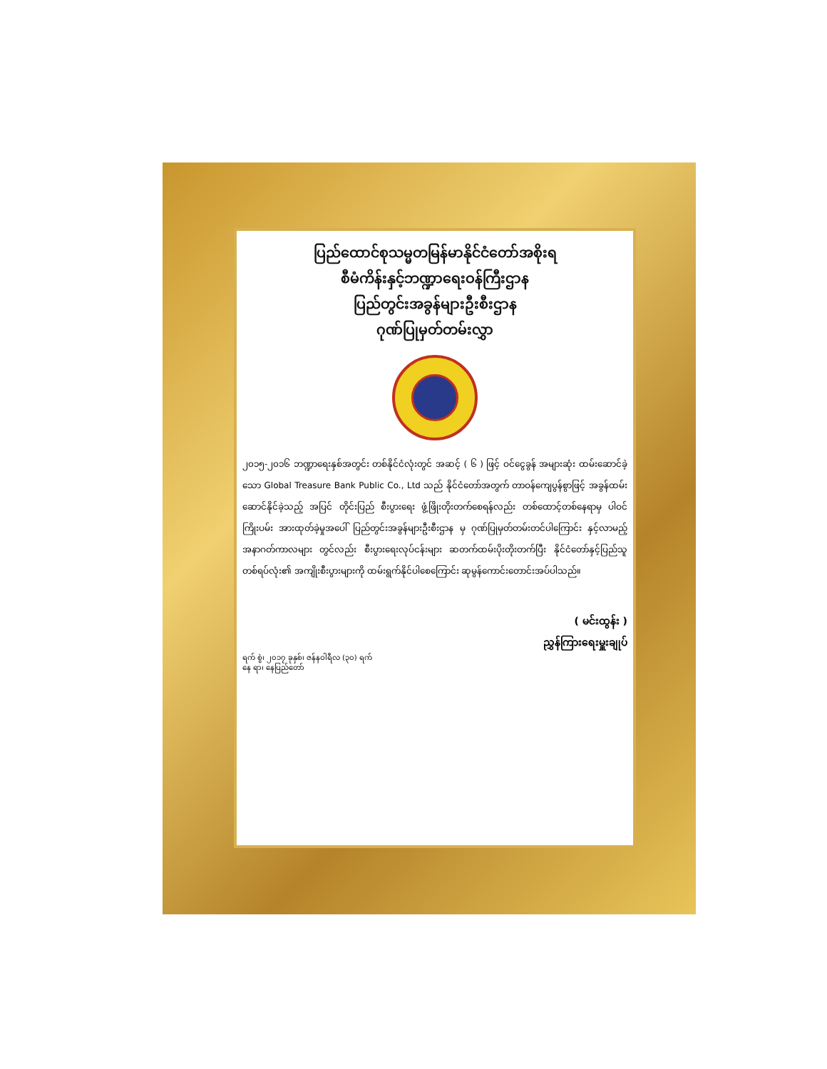ပြည်ထောင်စုသမ္မတမြန်မာနိုင်ငံတော်အစိုးရ
စီမံကိန်းနှင့်ဘဏ္ဍာရေးဝန်ကြီးဌာန
ပြည်တွင်းအခွန်များဦးစီးဌာန
ဂုဏ်ပြုမှတ်တမ်းလွှာ
၂၀၁၅-၂၀၁၆ ဘဏ္ဍာရေးနှစ်အတွင်း တစ်နိုင်ငံလုံးတွင် အဆင့် ( ၆ ) ဖြင့် ဝင်ငွေခွန် အများဆုံး ထမ်းဆောင်ခဲ့သော Global Treasure Bank Public Co., Ltd သည် နိုင်ငံတော်အတွက် တာဝန်ကျေပွန်စွာဖြင့် အခွန်ထမ်းဆောင်နိုင်ခဲ့သည့် အပြင် တိုင်းပြည် စီးပွားရေး ဖွံ့ဖြိုးတိုးတက်စေရန်လည်း တစ်ထောင့်တစ်နေရာမှ ပါဝင်ကြိုးပမ်း အားထုတ်ခဲ့မှုအပေါ် ပြည်တွင်းအခွန်များဦးစီးဌာန မှ ဂုဏ်ပြုမှတ်တမ်းတင်ပါကြောင်း နှင့်လာမည့် အနာဂတ်ကာလများ တွင်လည်း စီးပွားရေးလုပ်ငန်းများ ဆတက်ထမ်းပိုးတိုးတက်ပြီး နိုင်ငံတော်နှင့်ပြည်သူတစ်ရပ်လုံး၏ အကျိုးစီးပွားများကို ထမ်းရွက်နိုင်ပါစေကြောင်း ဆုမွန်ကောင်းတောင်းအပ်ပါသည်။
( မင်းထွန်း )
ညွှန်ကြားရေးမှူးချုပ်
ရက် စွဲ၊ ၂၀၁၇ ခုနှစ်၊ ဇန်နဝါရီလ (၃၀) ရက်
နေ ရာ၊ နေပြည်တော်